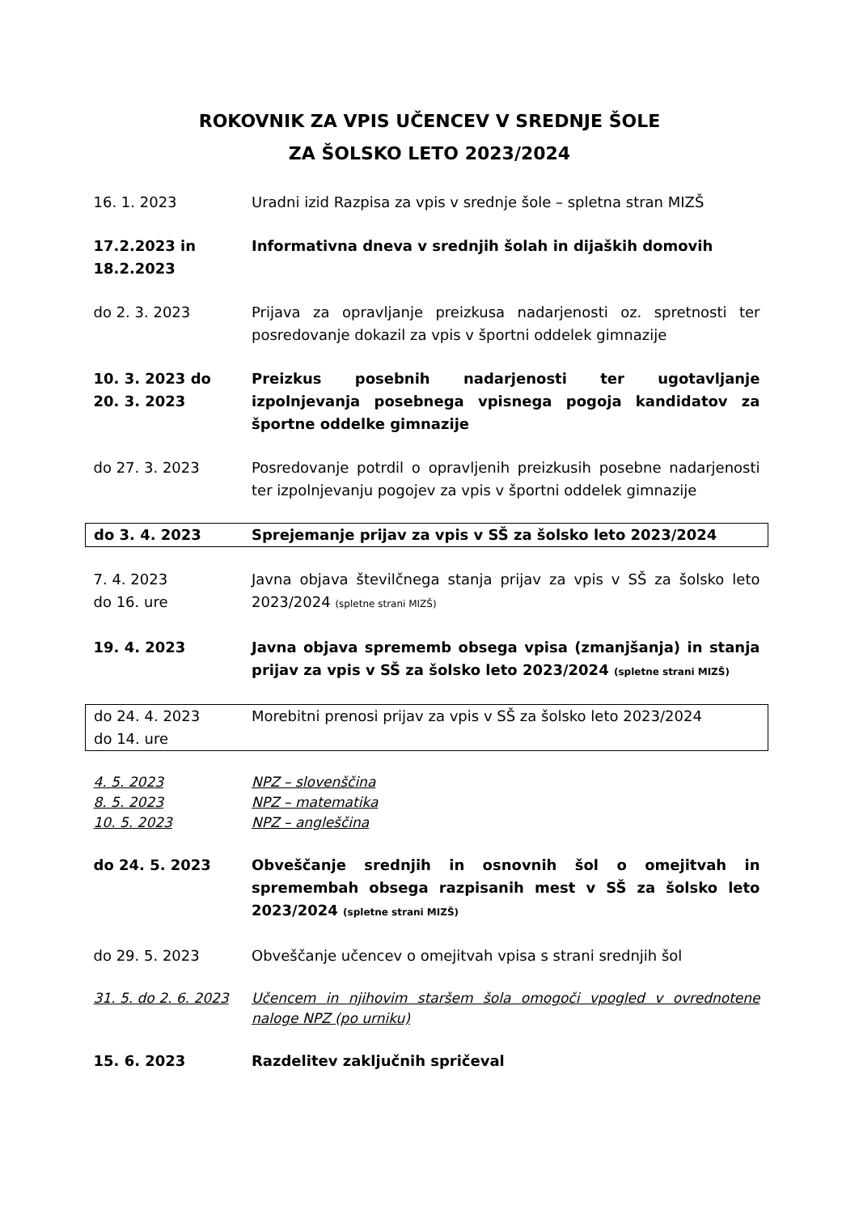ROKOVNIK ZA VPIS UČENCEV V SREDNJE ŠOLE
ZA ŠOLSKO LETO 2023/2024
| 16. 1. 2023 | Uradni izid Razpisa za vpis v srednje šole – spletna stran MIZŠ |
| 17.2.2023 in 18.2.2023 | Informativna dneva v srednjih šolah in dijaških domovih |
| do 2. 3. 2023 | Prijava za opravljanje preizkusa nadarjenosti oz. spretnosti ter posredovanje dokazil za vpis v športni oddelek gimnazije |
| 10. 3. 2023 do 20. 3. 2023 | Preizkus posebnih nadarjenosti ter ugotavljanje izpolnjevanja posebnega vpisnega pogoja kandidatov za športne oddelke gimnazije |
| do 27. 3. 2023 | Posredovanje potrdil o opravljenih preizkusih posebne nadarjenosti ter izpolnjevanju pogojev za vpis v športni oddelek gimnazije |
| do 3. 4. 2023 | Sprejemanje prijav za vpis v SŠ za šolsko leto 2023/2024 |
| 7. 4. 2023 do 16. ure | Javna objava številčnega stanja prijav za vpis v SŠ za šolsko leto 2023/2024 (spletne strani MIZŠ) |
| 19. 4. 2023 | Javna objava sprememb obsega vpisa (zmanjšanja) in stanja prijav za vpis v SŠ za šolsko leto 2023/2024 (spletne strani MIZŠ) |
| do 24. 4. 2023 do 14. ure | Morebitni prenosi prijav za vpis v SŠ za šolsko leto 2023/2024 |
| 4. 5. 2023 | NPZ – slovenščina |
| 8. 5. 2023 | NPZ – matematika |
| 10. 5. 2023 | NPZ – angleščina |
| do 24. 5. 2023 | Obveščanje srednjih in osnovnih šol o omejitvah in spremembah obsega razpisanih mest v SŠ za šolsko leto 2023/2024 (spletne strani MIZŠ) |
| do 29. 5. 2023 | Obveščanje učencev o omejitvah vpisa s strani srednjih šol |
| 31. 5. do 2. 6. 2023 | Učencem in njihovim staršem šola omogoči vpogled v ovrednotene naloge NPZ (po urniku) |
| 15. 6. 2023 | Razdelitev zaključnih spričeval |